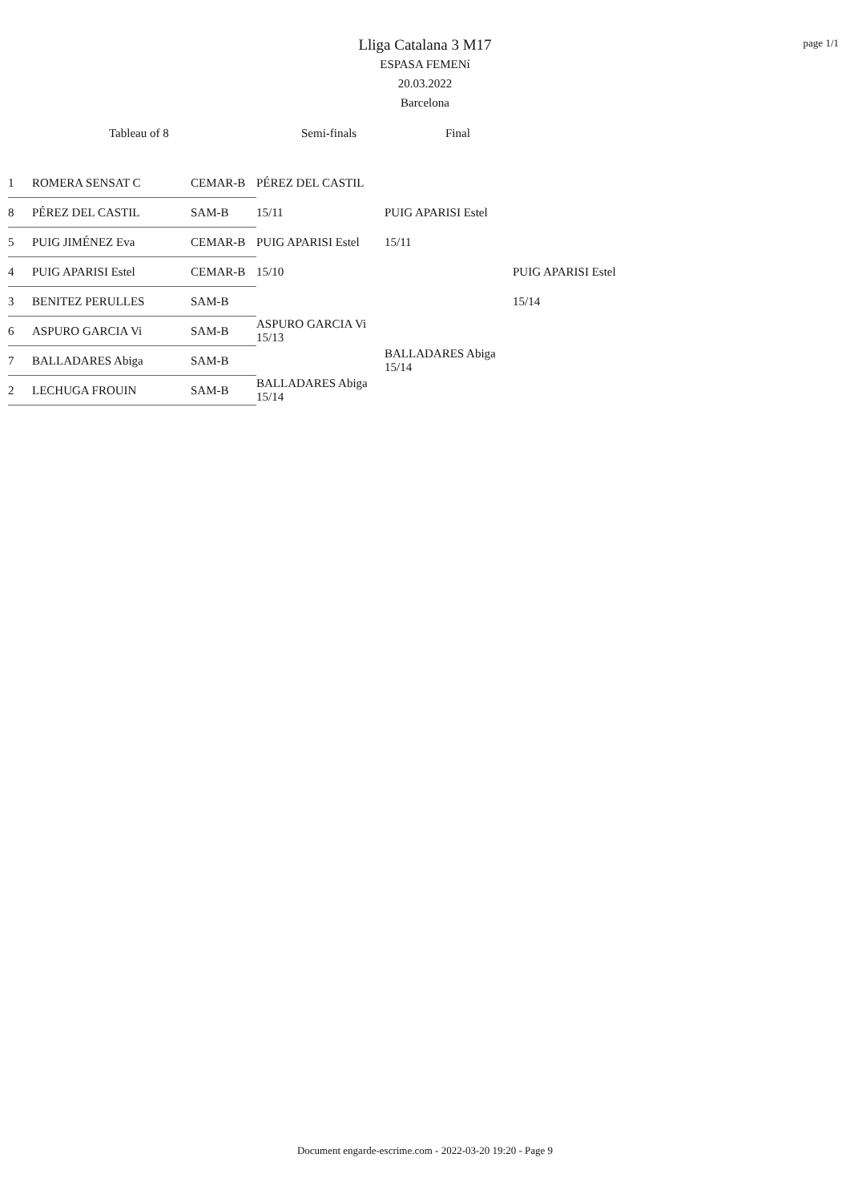page 1/1
Lliga Catalana 3 M17
ESPASA FEMENí
20.03.2022
Barcelona
Tableau of 8 Semi-finals Final
| 1 | ROMERA SENSAT C | CEMAR-B | PÉREZ DEL CASTIL | | |
| 8 | PÉREZ DEL CASTIL | SAM-B | 15/11 | PUIG APARISI Estel | |
| 5 | PUIG JIMÉNEZ Eva | CEMAR-B | PUIG APARISI Estel | 15/11 | |
| 4 | PUIG APARISI Estel | CEMAR-B | 15/10 | | PUIG APARISI Estel |
| 3 | BENITEZ PERULLES | SAM-B | | | 15/14 |
| 6 | ASPURO GARCIA Vi | SAM-B | ASPURO GARCIA Vi 15/13 | | |
| 7 | BALLADARES Abiga | SAM-B | | BALLADARES Abiga 15/14 | |
| 2 | LECHUGA FROUIN | SAM-B | BALLADARES Abiga 15/14 | | |
Document engarde-escrime.com - 2022-03-20 19:20 - Page 9